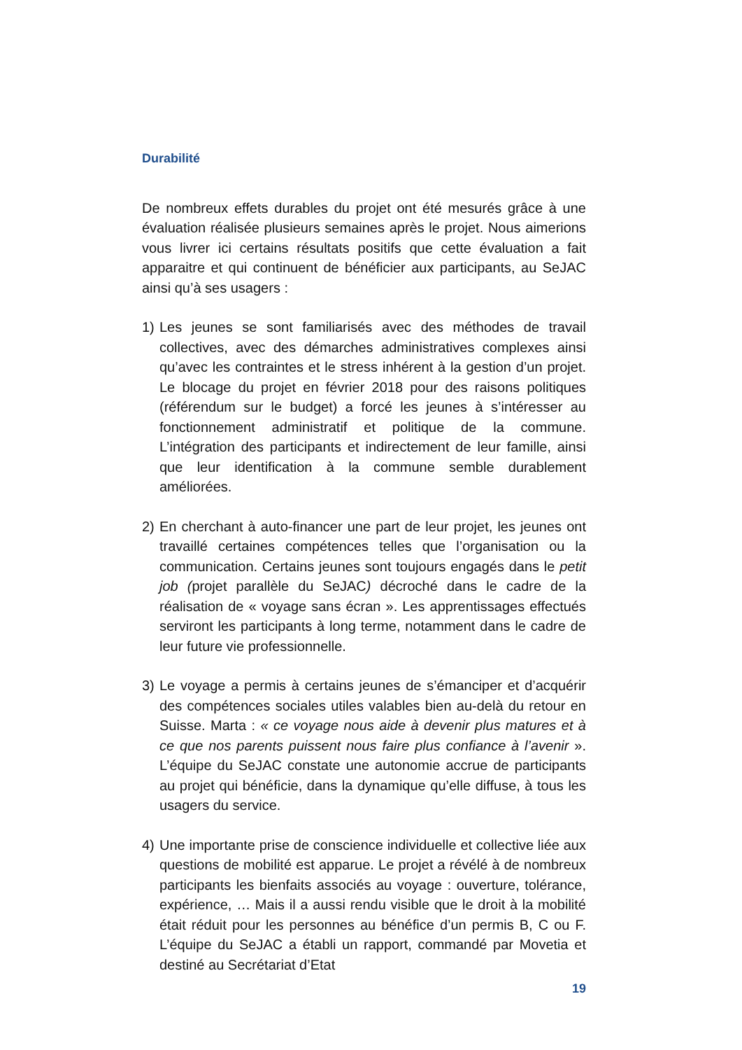Durabilité
De nombreux effets durables du projet ont été mesurés grâce à une évaluation réalisée plusieurs semaines après le projet. Nous aimerions vous livrer ici certains résultats positifs que cette évaluation a fait apparaitre et qui continuent de bénéficier aux participants, au SeJAC ainsi qu’à ses usagers :
1) Les jeunes se sont familiarisés avec des méthodes de travail collectives, avec des démarches administratives complexes ainsi qu’avec les contraintes et le stress inhérent à la gestion d’un projet. Le blocage du projet en février 2018 pour des raisons politiques (référendum sur le budget) a forcé les jeunes à s’intéresser au fonctionnement administratif et politique de la commune. L’intégration des participants et indirectement de leur famille, ainsi que leur identification à la commune semble durablement améliorées.
2) En cherchant à auto-financer une part de leur projet, les jeunes ont travaillé certaines compétences telles que l’organisation ou la communication. Certains jeunes sont toujours engagés dans le petit job (projet parallèle du SeJAC) décroché dans le cadre de la réalisation de « voyage sans écran ». Les apprentissages effectués serviront les participants à long terme, notamment dans le cadre de leur future vie professionnelle.
3) Le voyage a permis à certains jeunes de s’émanciper et d’acquérir des compétences sociales utiles valables bien au-delà du retour en Suisse. Marta : « ce voyage nous aide à devenir plus matures et à ce que nos parents puissent nous faire plus confiance à l’avenir ». L’équipe du SeJAC constate une autonomie accrue de participants au projet qui bénéficie, dans la dynamique qu’elle diffuse, à tous les usagers du service.
4) Une importante prise de conscience individuelle et collective liée aux questions de mobilité est apparue. Le projet a révélé à de nombreux participants les bienfaits associés au voyage : ouverture, tolérance, expérience, … Mais il a aussi rendu visible que le droit à la mobilité était réduit pour les personnes au bénéfice d’un permis B, C ou F. L’équipe du SeJAC a établi un rapport, commandé par Movetia et destiné au Secrétariat d’Etat
19